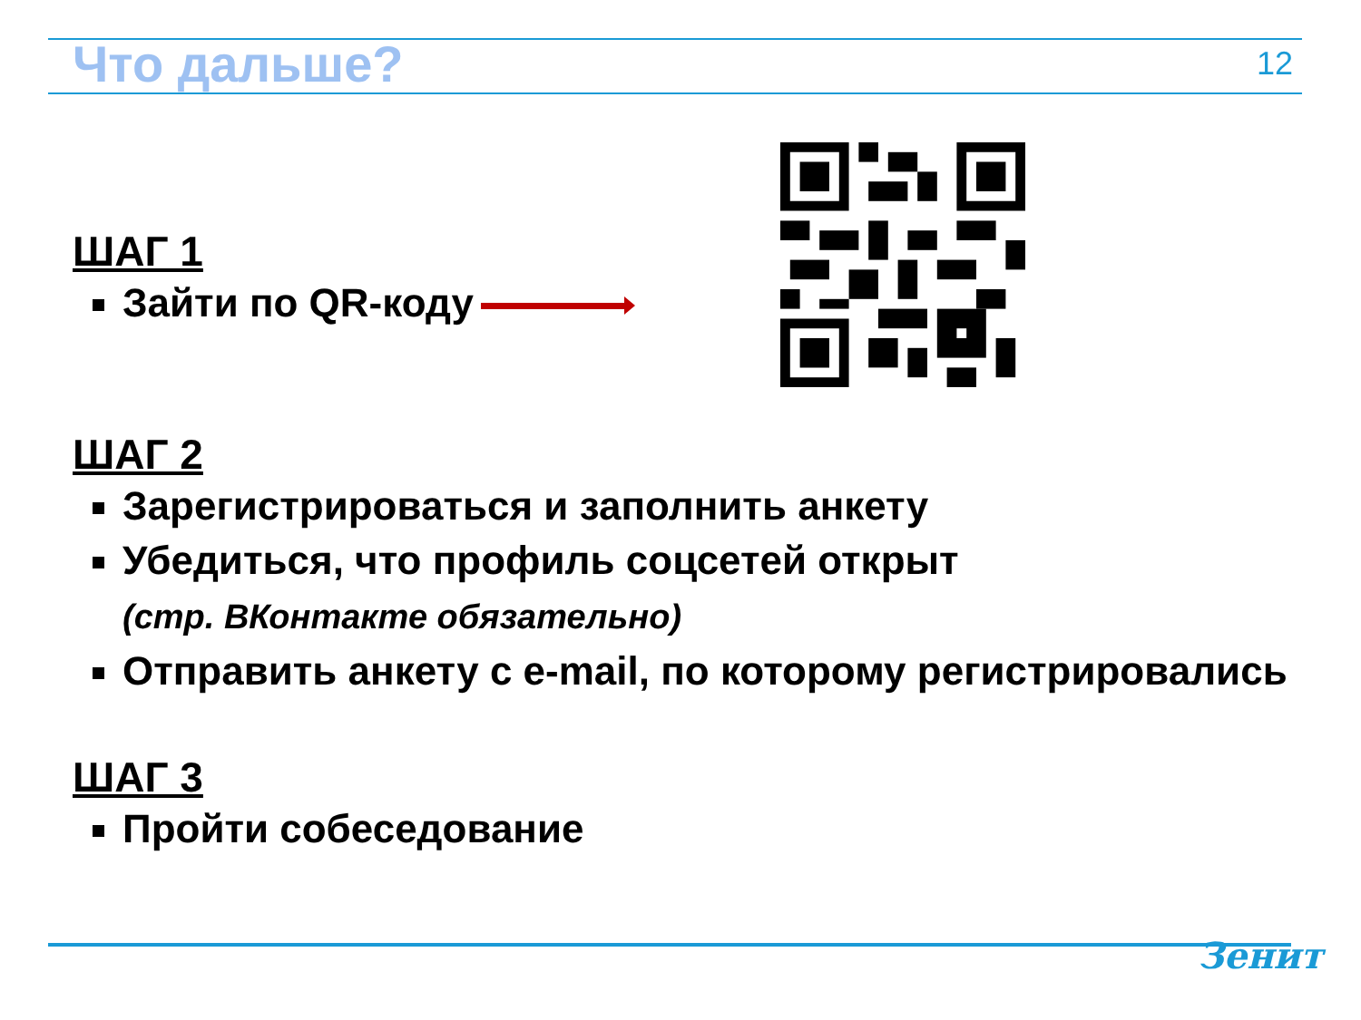Что дальше?
12
ШАГ 1
Зайти по QR-коду
ШАГ 2
Зарегистрироваться и заполнить анкету
Убедиться, что профиль соцсетей открыт
(стр. ВКонтакте обязательно)
Отправить анкету с e-mail, по которому регистрировались
ШАГ 3
Пройти собеседование
Зенит